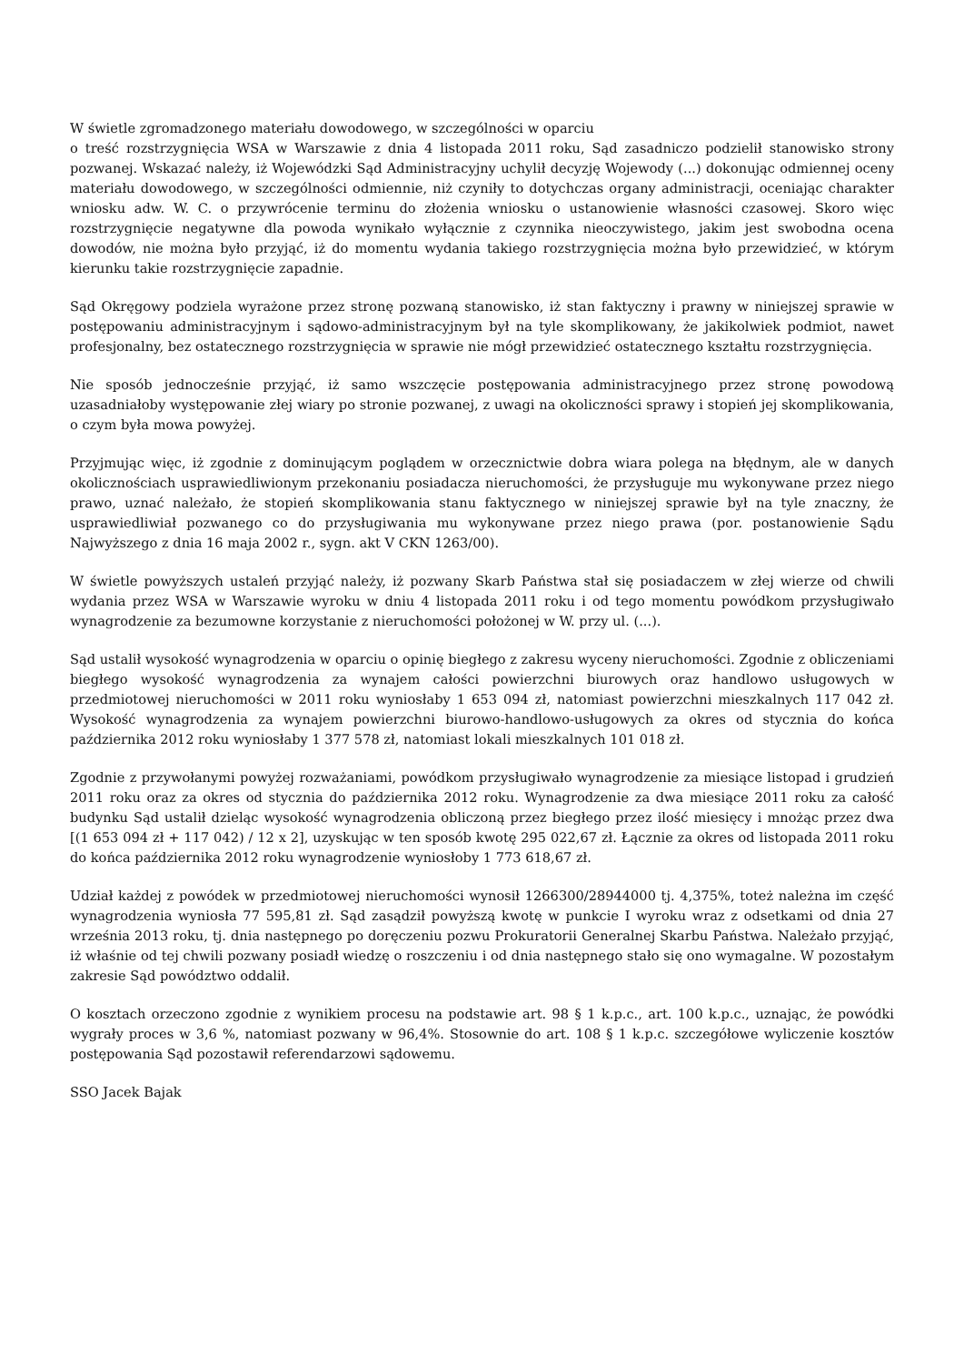W świetle zgromadzonego materiału dowodowego, w szczególności w oparciu
o treść rozstrzygnięcia WSA w Warszawie z dnia 4 listopada 2011 roku, Sąd zasadniczo podzielił stanowisko strony pozwanej. Wskazać należy, iż Wojewódzki Sąd Administracyjny uchylił decyzję Wojewody (...) dokonując odmiennej oceny materiału dowodowego, w szczególności odmiennie, niż czyniły to dotychczas organy administracji, oceniając charakter wniosku adw. W. C. o przywrócenie terminu do złożenia wniosku o ustanowienie własności czasowej. Skoro więc rozstrzygnięcie negatywne dla powoda wynikało wyłącznie z czynnika nieoczywistego, jakim jest swobodna ocena dowodów, nie można było przyjąć, iż do momentu wydania takiego rozstrzygnięcia można było przewidzieć, w którym kierunku takie rozstrzygnięcie zapadnie.
Sąd Okręgowy podziela wyrażone przez stronę pozwaną stanowisko, iż stan faktyczny i prawny w niniejszej sprawie w postępowaniu administracyjnym i sądowo-administracyjnym był na tyle skomplikowany, że jakikolwiek podmiot, nawet profesjonalny, bez ostatecznego rozstrzygnięcia w sprawie nie mógł przewidzieć ostatecznego kształtu rozstrzygnięcia.
Nie sposób jednocześnie przyjąć, iż samo wszczęcie postępowania administracyjnego przez stronę powodową uzasadniałoby występowanie złej wiary po stronie pozwanej, z uwagi na okoliczności sprawy i stopień jej skomplikowania, o czym była mowa powyżej.
Przyjmując więc, iż zgodnie z dominującym poglądem w orzecznictwie dobra wiara polega na błędnym, ale w danych okolicznościach usprawiedliwionym przekonaniu posiadacza nieruchomości, że przysługuje mu wykonywane przez niego prawo, uznać należało, że stopień skomplikowania stanu faktycznego w niniejszej sprawie był na tyle znaczny, że usprawiedliwiał pozwanego co do przysługiwania mu wykonywane przez niego prawa (por. postanowienie Sądu Najwyższego z dnia 16 maja 2002 r., sygn. akt V CKN 1263/00).
W świetle powyższych ustaleń przyjąć należy, iż pozwany Skarb Państwa stał się posiadaczem w złej wierze od chwili wydania przez WSA w Warszawie wyroku w dniu 4 listopada 2011 roku i od tego momentu powódkom przysługiwało wynagrodzenie za bezumowne korzystanie z nieruchomości położonej w W. przy ul. (...).
Sąd ustalił wysokość wynagrodzenia w oparciu o opinię biegłego z zakresu wyceny nieruchomości. Zgodnie z obliczeniami biegłego wysokość wynagrodzenia za wynajem całości powierzchni biurowych oraz handlowo usługowych w przedmiotowej nieruchomości w 2011 roku wyniosłaby 1 653 094 zł, natomiast powierzchni mieszkalnych 117 042 zł. Wysokość wynagrodzenia za wynajem powierzchni biurowo-handlowo-usługowych za okres od stycznia do końca października 2012 roku wyniosłaby 1 377 578 zł, natomiast lokali mieszkalnych 101 018 zł.
Zgodnie z przywołanymi powyżej rozważaniami, powódkom przysługiwało wynagrodzenie za miesiące listopad i grudzień 2011 roku oraz za okres od stycznia do października 2012 roku. Wynagrodzenie za dwa miesiące 2011 roku za całość budynku Sąd ustalił dzieląc wysokość wynagrodzenia obliczoną przez biegłego przez ilość miesięcy i mnożąc przez dwa [(1 653 094 zł + 117 042) / 12 x 2], uzyskując w ten sposób kwotę 295 022,67 zł. Łącznie za okres od listopada 2011 roku do końca października 2012 roku wynagrodzenie wyniosłoby 1 773 618,67 zł.
Udział każdej z powódek w przedmiotowej nieruchomości wynosił 1266300/28944000 tj. 4,375%, toteż należna im część wynagrodzenia wyniosła 77 595,81 zł. Sąd zasądził powyższą kwotę w punkcie I wyroku wraz z odsetkami od dnia 27 września 2013 roku, tj. dnia następnego po doręczeniu pozwu Prokuratorii Generalnej Skarbu Państwa. Należało przyjąć, iż właśnie od tej chwili pozwany posiadł wiedzę o roszczeniu i od dnia następnego stało się ono wymagalne. W pozostałym zakresie Sąd powództwo oddalił.
O kosztach orzeczono zgodnie z wynikiem procesu na podstawie art. 98 § 1 k.p.c., art. 100 k.p.c., uznając, że powódki wygrały proces w 3,6 %, natomiast pozwany w 96,4%. Stosownie do art. 108 § 1 k.p.c. szczegółowe wyliczenie kosztów postępowania Sąd pozostawił referendarzowi sądowemu.
SSO Jacek Bajak